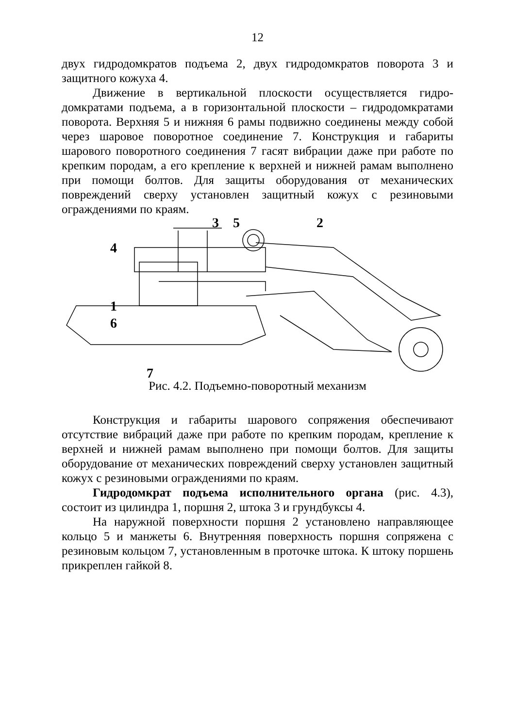12
двух гидродомкратов подъема 2, двух гидродомкратов поворота 3 и защитного кожуха 4.
Движение в вертикальной плоскости осуществляется гидро­домкратами подъема, а в горизонтальной плоскости – гидро­домкратами поворота. Верхняя 5 и нижняя 6 рамы подвижно со­единены между собой через шаровое поворотное соединение 7. Конструкция и габариты шарового поворотного соединения 7 га­сят вибрации даже при работе по крепким породам, а его крепле­ние к верхней и нижней рамам выполнено при помощи болтов. Для защиты оборудования от механических повреждений сверху установлен защитный кожух с резиновыми ограждениями по краям.
3
5
2
4
1
6
7
Рис. 4.2. Подъемно-поворотный механизм
Конструкция и габариты шарового сопряжения обеспечи­вают отсутствие вибраций даже при работе по крепким породам, крепление к верхней и нижней рамам выполнено при помощи болтов. Для защиты оборудование от механических повреждений сверху установлен защитный кожух с резиновыми ограждениями по краям.
Гидродомкрат подъема исполнительного органа (рис. 4.3), состоит из цилиндра 1, поршня 2, штока 3 и грундбук­сы 4.
На наружной поверхности поршня 2 установлено направля­ющее кольцо 5 и манжеты 6. Внутренняя поверхность поршня сопряжена с резиновым кольцом 7, установленным в проточке штока. К штоку поршень прикреплен гайкой 8.